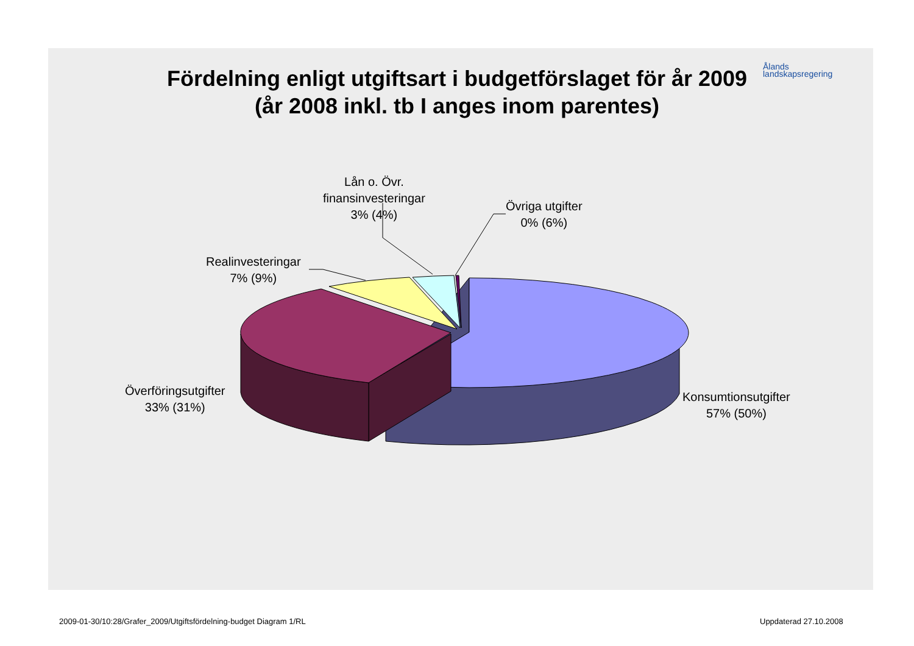Ålands
landskapsregering
Fördelning enligt utgiftsart i budgetförslaget för år 2009
(år 2008 inkl. tb I anges inom parentes)
Lån o. Övr.
finansinvesteringar
3% (4%)
Övriga utgifter
0% (6%)
Realinvesteringar
7% (9%)
Överföringsutgifter
33% (31%)
Konsumtionsutgifter
57% (50%)
2009-01-30/10:28/Grafer_2009/Utgiftsfördelning-budget Diagram 1/RL
Uppdaterad 27.10.2008